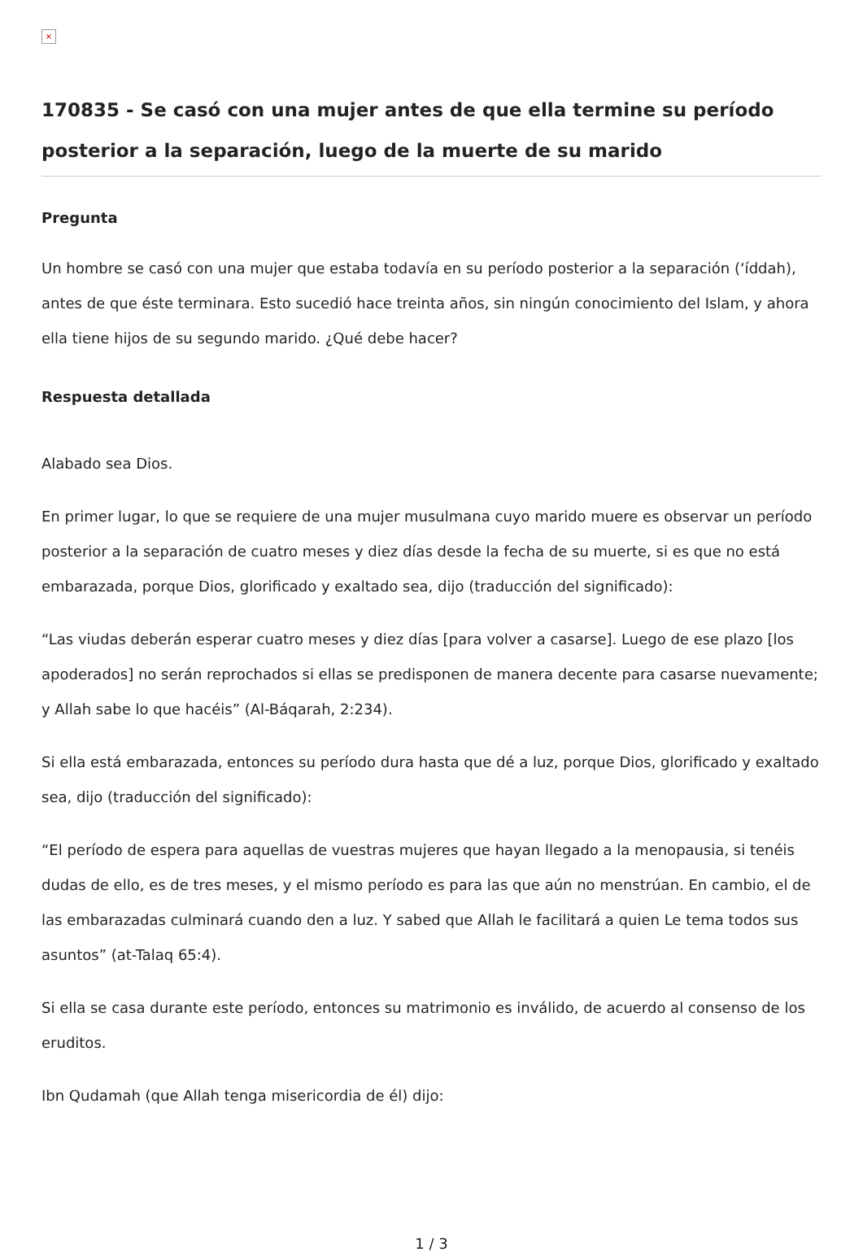×
170835 - Se casó con una mujer antes de que ella termine su período posterior a la separación, luego de la muerte de su marido
Pregunta
Un hombre se casó con una mujer que estaba todavía en su período posterior a la separación (‘íddah), antes de que éste terminara. Esto sucedió hace treinta años, sin ningún conocimiento del Islam, y ahora ella tiene hijos de su segundo marido. ¿Qué debe hacer?
Respuesta detallada
Alabado sea Dios.
En primer lugar, lo que se requiere de una mujer musulmana cuyo marido muere es observar un período posterior a la separación de cuatro meses y diez días desde la fecha de su muerte, si es que no está embarazada, porque Dios, glorificado y exaltado sea, dijo (traducción del significado):
“Las viudas deberán esperar cuatro meses y diez días [para volver a casarse]. Luego de ese plazo [los apoderados] no serán reprochados si ellas se predisponen de manera decente para casarse nuevamente; y Allah sabe lo que hacéis” (Al-Báqarah, 2:234).
Si ella está embarazada, entonces su período dura hasta que dé a luz, porque Dios, glorificado y exaltado sea, dijo (traducción del significado):
“El período de espera para aquellas de vuestras mujeres que hayan llegado a la menopausia, si tenéis dudas de ello, es de tres meses, y el mismo período es para las que aún no menstrúan. En cambio, el de las embarazadas culminará cuando den a luz. Y sabed que Allah le facilitará a quien Le tema todos sus asuntos” (at-Talaq 65:4).
Si ella se casa durante este período, entonces su matrimonio es inválido, de acuerdo al consenso de los eruditos.
Ibn Qudamah (que Allah tenga misericordia de él) dijo:
1 / 3